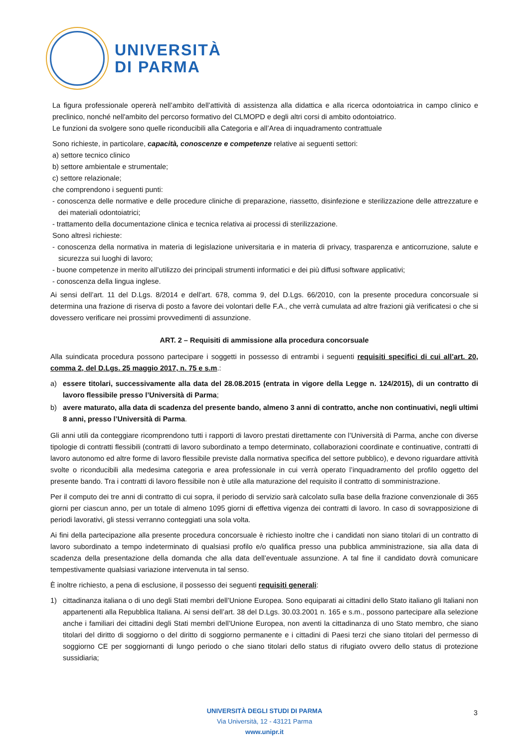UNIVERSITÀ
DI PARMA
La figura professionale opererà nell’ambito dell’attività di assistenza alla didattica e alla ricerca odontoiatrica in campo clinico e preclinico, nonché nell'ambito del percorso formativo del CLMOPD e degli altri corsi di ambito odontoiatrico.
Le funzioni da svolgere sono quelle riconducibili alla Categoria e all’Area di inquadramento contrattuale
Sono richieste, in particolare, capacità, conoscenze e competenze relative ai seguenti settori:
a) settore tecnico clinico
b) settore ambientale e strumentale;
c) settore relazionale;
che comprendono i seguenti punti:
- conoscenza delle normative e delle procedure cliniche di preparazione, riassetto, disinfezione e sterilizzazione delle attrezzature e dei materiali odontoiatrici;
- trattamento della documentazione clinica e tecnica relativa ai processi di sterilizzazione.
Sono altresì richieste:
- conoscenza della normativa in materia di legislazione universitaria e in materia di privacy, trasparenza e anticorruzione, salute e sicurezza sui luoghi di lavoro;
- buone competenze in merito all’utilizzo dei principali strumenti informatici e dei più diffusi software applicativi;
- conoscenza della lingua inglese.
Ai sensi dell’art. 11 del D.Lgs. 8/2014 e dell’art. 678, comma 9, del D.Lgs. 66/2010, con la presente procedura concorsuale si determina una frazione di riserva di posto a favore dei volontari delle F.A., che verrà cumulata ad altre frazioni già verificatesi o che si dovessero verificare nei prossimi provvedimenti di assunzione.
ART. 2 – Requisiti di ammissione alla procedura concorsuale
Alla suindicata procedura possono partecipare i soggetti in possesso di entrambi i seguenti requisiti specifici di cui all’art. 20, comma 2, del D.Lgs. 25 maggio 2017, n. 75 e s.m.:
a) essere titolari, successivamente alla data del 28.08.2015 (entrata in vigore della Legge n. 124/2015), di un contratto di lavoro flessibile presso l’Università di Parma;
b) avere maturato, alla data di scadenza del presente bando, almeno 3 anni di contratto, anche non continuativi, negli ultimi 8 anni, presso l’Università di Parma.
Gli anni utili da conteggiare ricomprendono tutti i rapporti di lavoro prestati direttamente con l’Università di Parma, anche con diverse tipologie di contratti flessibili (contratti di lavoro subordinato a tempo determinato, collaborazioni coordinate e continuative, contratti di lavoro autonomo ed altre forme di lavoro flessibile previste dalla normativa specifica del settore pubblico), e devono riguardare attività svolte o riconducibili alla medesima categoria e area professionale in cui verrà operato l’inquadramento del profilo oggetto del presente bando. Tra i contratti di lavoro flessibile non è utile alla maturazione del requisito il contratto di somministrazione.
Per il computo dei tre anni di contratto di cui sopra, il periodo di servizio sarà calcolato sulla base della frazione convenzionale di 365 giorni per ciascun anno, per un totale di almeno 1095 giorni di effettiva vigenza dei contratti di lavoro. In caso di sovrapposizione di periodi lavorativi, gli stessi verranno conteggiati una sola volta.
Ai fini della partecipazione alla presente procedura concorsuale è richiesto inoltre che i candidati non siano titolari di un contratto di lavoro subordinato a tempo indeterminato di qualsiasi profilo e/o qualifica presso una pubblica amministrazione, sia alla data di scadenza della presentazione della domanda che alla data dell’eventuale assunzione. A tal fine il candidato dovrà comunicare tempestivamente qualsiasi variazione intervenuta in tal senso.
È inoltre richiesto, a pena di esclusione, il possesso dei seguenti requisiti generali:
1) cittadinanza italiana o di uno degli Stati membri dell’Unione Europea. Sono equiparati ai cittadini dello Stato italiano gli Italiani non appartenenti alla Repubblica Italiana. Ai sensi dell’art. 38 del D.Lgs. 30.03.2001 n. 165 e s.m., possono partecipare alla selezione anche i familiari dei cittadini degli Stati membri dell’Unione Europea, non aventi la cittadinanza di uno Stato membro, che siano titolari del diritto di soggiorno o del diritto di soggiorno permanente e i cittadini di Paesi terzi che siano titolari del permesso di soggiorno CE per soggiornanti di lungo periodo o che siano titolari dello status di rifugiato ovvero dello status di protezione sussidiaria;
UNIVERSITÀ DEGLI STUDI DI PARMA
Via Università, 12 - 43121 Parma
www.unipr.it
3